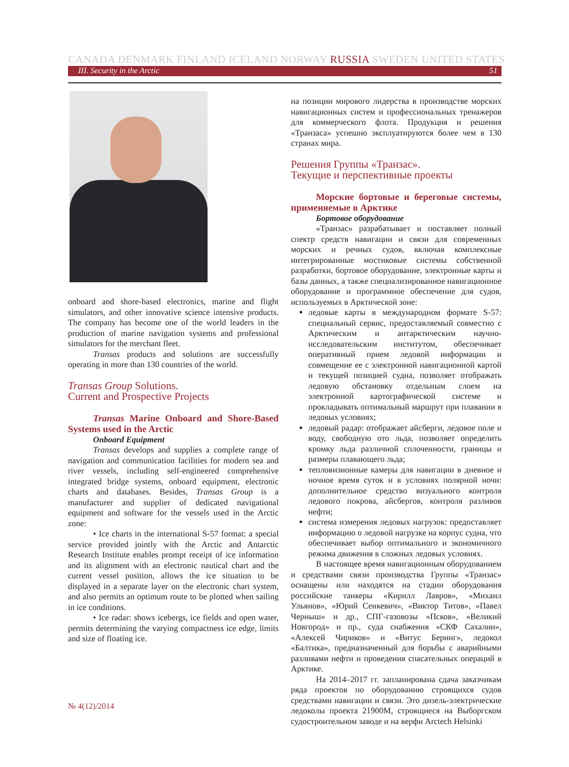CANADA DENMARK FINLAND ICELAND NORWAY RUSSIA SWEDEN UNITED STATES
III. Security in the Arctic 51
onboard and shore-based electronics, marine and flight simulators, and other innovative science intensive products. The company has become one of the world leaders in the production of marine navigation systems and professional simulators for the merchant fleet.
Transas products and solutions are successfully operating in more than 130 countries of the world.
Transas Group Solutions.
Current and Prospective Projects
Transas Marine Onboard and Shore-Based Systems used in the Arctic
Onboard Equipment
Transas develops and supplies a complete range of navigation and communication facilities for modern sea and river vessels, including self-engineered comprehensive integrated bridge systems, onboard equipment, electronic charts and databases. Besides, Transas Group is a manufacturer and supplier of dedicated navigational equipment and software for the vessels used in the Arctic zone:
• Ice charts in the international S-57 format: a special service provided jointly with the Arctic and Antarctic Research Institute enables prompt receipt of ice information and its alignment with an electronic nautical chart and the current vessel position, allows the ice situation to be displayed in a separate layer on the electronic chart system, and also permits an optimum route to be plotted when sailing in ice conditions.
• Ice radar: shows icebergs, ice fields and open water, permits determining the varying compactness ice edge, limits and size of floating ice.
на позиции мирового лидерства в производстве морских навигационных систем и профессиональных тренажеров для коммерческого флота. Продукция и решения «Транзаса» успешно эксплуатируются более чем в 130 странах мира.
Решения Группы «Транзас».
Текущие и перспективные проекты
Морские бортовые и береговые системы, применяемые в Арктике
Бортовое оборудование
«Транзас» разрабатывает и поставляет полный спектр средств навигации и связи для современных морских и речных судов, включая комплексные интегрированные мостиковые системы собственной разработки, бортовое оборудование, электронные карты и базы данных, а также специализированное навигационное оборудование и программное обеспечение для судов, используемых в Арктической зоне:
ледовые карты в международном формате S-57: специальный сервис, предоставляемый совместно с Арктическим и антарктическим научно-исследовательским институтом, обеспечивает оперативный прием ледовой информации и совмещение ее с электронной навигационной картой и текущей позицией судна, позволяет отображать ледовую обстановку отдельным слоем на электронной картографической системе и прокладывать оптимальный маршрут при плавании в ледовых условиях;
ледовый радар: отображает айсберги, ледовое поле и воду, свободную ото льда, позволяет определить кромку льда различной сплоченности, границы и размеры плавающего льда;
тепловизионные камеры для навигации в дневное и ночное время суток и в условиях полярной ночи: дополнительное средство визуального контроля ледового покрова, айсбергов, контроля разливов нефти;
система измерения ледовых нагрузок: предоставляет информацию о ледовой нагрузке на корпус судна, что обеспечивает выбор оптимального и экономичного режима движения в сложных ледовых условиях.
В настоящее время навигационным оборудованием и средствами связи производства Группы «Транзас» оснащены или находятся на стадии оборудования российские танкеры «Кирилл Лавров», «Михаил Ульянов», «Юрий Сенкевич», «Виктор Титов», «Павел Черныш» и др., СПГ-газовозы «Псков», «Великий Новгород» и пр., суда снабжения «СКФ Сахалин», «Алексей Чириков» и «Витус Беринг», ледокол «Балтика», предназначенный для борьбы с аварийными разливами нефти и проведения спасательных операций в Арктике.
На 2014–2017 гг. запланирована сдача заказчикам ряда проектов по оборудованию строящихся судов средствами навигации и связи. Это дизель-электрические ледоколы проекта 21900М, строящиеся на Выборгском судостроительном заводе и на верфи Arctech Helsinki
№ 4(12)/2014